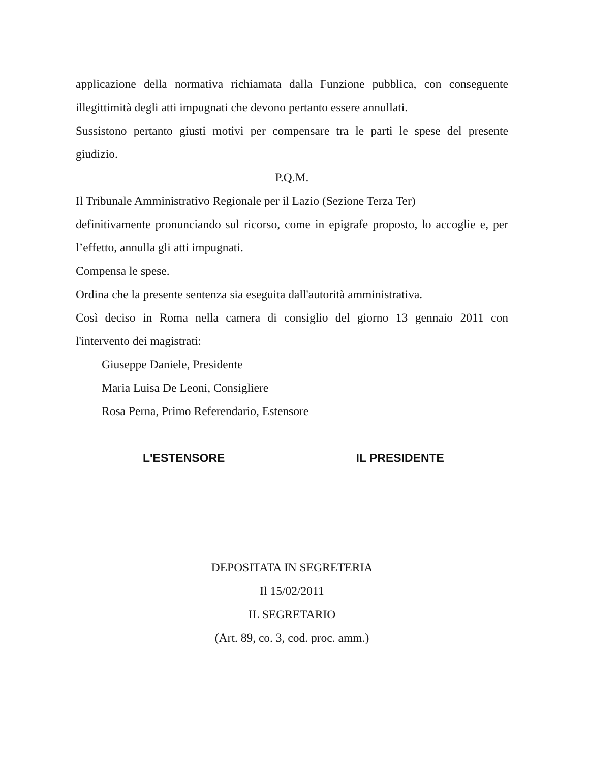applicazione della normativa richiamata dalla Funzione pubblica, con conseguente illegittimità degli atti impugnati che devono pertanto essere annullati.
Sussistono pertanto giusti motivi per compensare tra le parti le spese del presente giudizio.
P.Q.M.
Il Tribunale Amministrativo Regionale per il Lazio (Sezione Terza Ter)
definitivamente pronunciando sul ricorso, come in epigrafe proposto, lo accoglie e, per l’effetto, annulla gli atti impugnati.
Compensa le spese.
Ordina che la presente sentenza sia eseguita dall'autorità amministrativa.
Così deciso in Roma nella camera di consiglio del giorno 13 gennaio 2011 con l'intervento dei magistrati:
Giuseppe Daniele, Presidente
Maria Luisa De Leoni, Consigliere
Rosa Perna, Primo Referendario, Estensore
L'ESTENSORE IL PRESIDENTE
DEPOSITATA IN SEGRETERIA
Il 15/02/2011
IL SEGRETARIO
(Art. 89, co. 3, cod. proc. amm.)